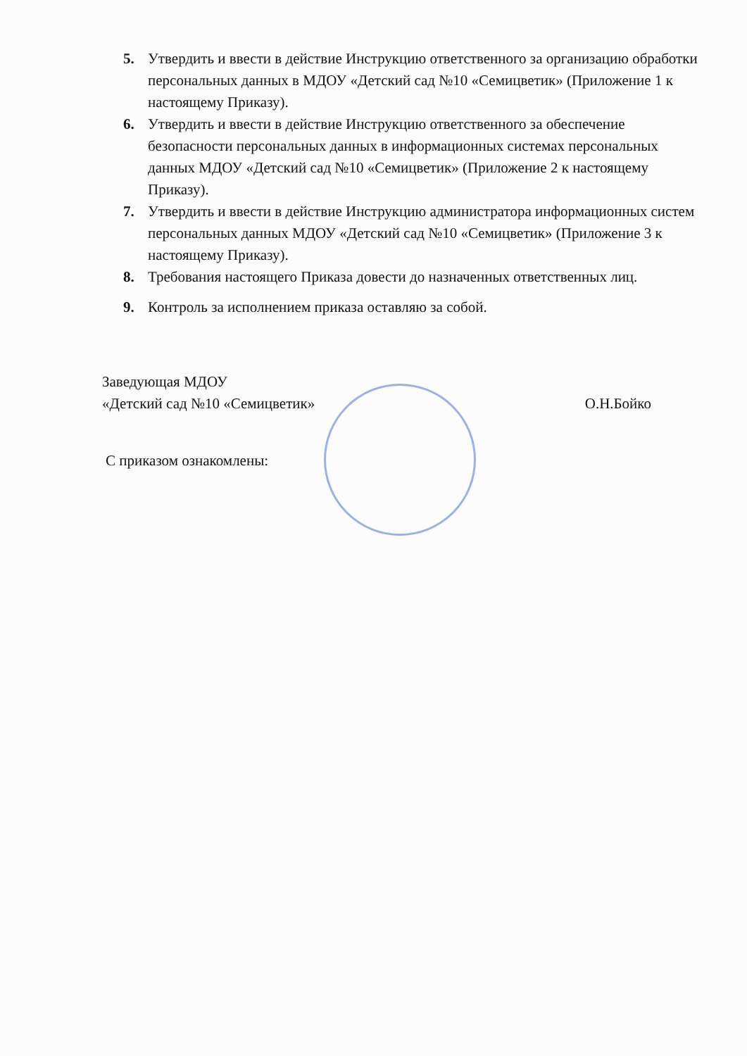5. Утвердить и ввести в действие Инструкцию ответственного за организацию обработки персональных данных в МДОУ «Детский сад №10 «Семицветик» (Приложение 1 к настоящему Приказу).
6. Утвердить и ввести в действие Инструкцию ответственного за обеспечение безопасности персональных данных в информационных системах персональных данных МДОУ «Детский сад №10 «Семицветик» (Приложение 2 к настоящему Приказу).
7. Утвердить и ввести в действие Инструкцию администратора информационных систем персональных данных МДОУ «Детский сад №10 «Семицветик» (Приложение 3 к настоящему Приказу).
8. Требования настоящего Приказа довести до назначенных ответственных лиц.
9. Контроль за исполнением приказа оставляю за собой.
Заведующая МДОУ
«Детский сад №10 «Семицветик» О.Н.Бойко
С приказом ознакомлены: